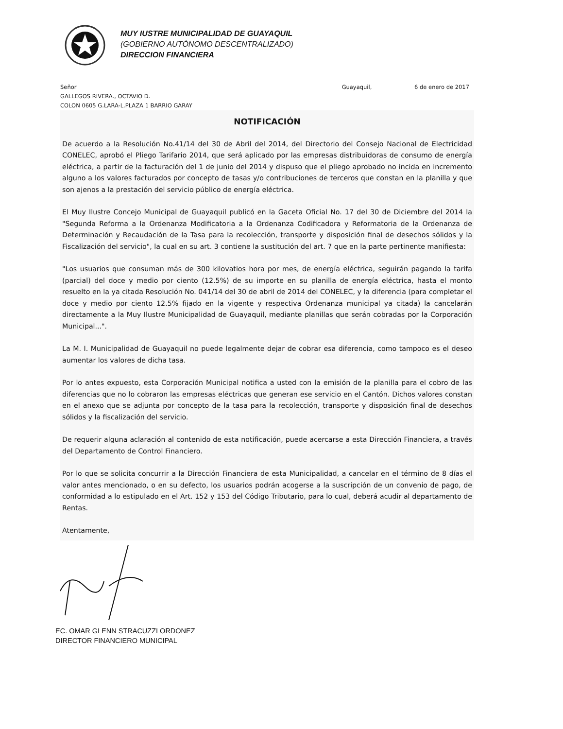MUY IUSTRE MUNICIPALIDAD DE GUAYAQUIL
(GOBIERNO AUTÓNOMO DESCENTRALIZADO)
DIRECCION FINANCIERA
Señor Guayaquil, 6 de enero de 2017
GALLEGOS RIVERA., OCTAVIO D.
COLON 0605 G.LARA-L.PLAZA 1 BARRIO GARAY
NOTIFICACIÓN
De acuerdo a la Resolución No.41/14 del 30 de Abril del 2014, del Directorio del Consejo Nacional de Electricidad CONELEC, aprobó el Pliego Tarifario 2014, que será aplicado por las empresas distribuidoras de consumo de energía eléctrica, a partir de la facturación del 1 de junio del 2014 y dispuso que el pliego aprobado no incida en incremento alguno a los valores facturados por concepto de tasas y/o contribuciones de terceros que constan en la planilla y que son ajenos a la prestación del servicio público de energía eléctrica.
El Muy Ilustre Concejo Municipal de Guayaquil publicó en la Gaceta Oficial No. 17 del 30 de Diciembre del 2014 la "Segunda Reforma a la Ordenanza Modificatoria a la Ordenanza Codificadora y Reformatoria de la Ordenanza de Determinación y Recaudación de la Tasa para la recolección, transporte y disposición final de desechos sólidos y la Fiscalización del servicio", la cual en su art. 3 contiene la sustitución del art. 7 que en la parte pertinente manifiesta:
"Los usuarios que consuman más de 300 kilovatios hora por mes, de energía eléctrica, seguirán pagando la tarifa (parcial) del doce y medio por ciento (12.5%) de su importe en su planilla de energía eléctrica, hasta el monto resuelto en la ya citada Resolución No. 041/14 del 30 de abril de 2014 del CONELEC, y la diferencia (para completar el doce y medio por ciento 12.5% fijado en la vigente y respectiva Ordenanza municipal ya citada) la cancelarán directamente a la Muy Ilustre Municipalidad de Guayaquil, mediante planillas que serán cobradas por la Corporación Municipal...".
La M. I. Municipalidad de Guayaquil no puede legalmente dejar de cobrar esa diferencia, como tampoco es el deseo aumentar los valores de dicha tasa.
Por lo antes expuesto, esta Corporación Municipal notifica a usted con la emisión de la planilla para el cobro de las diferencias que no lo cobraron las empresas eléctricas que generan ese servicio en el Cantón. Dichos valores constan en el anexo que se adjunta por concepto de la tasa para la recolección, transporte y disposición final de desechos sólidos y la fiscalización del servicio.
De requerir alguna aclaración al contenido de esta notificación, puede acercarse a esta Dirección Financiera, a través del Departamento de Control Financiero.
Por lo que se solicita concurrir a la Dirección Financiera de esta Municipalidad, a cancelar en el término de 8 días el valor antes mencionado, o en su defecto, los usuarios podrán acogerse a la suscripción de un convenio de pago, de conformidad a lo estipulado en el Art. 152 y 153 del Código Tributario, para lo cual, deberá acudir al departamento de Rentas.
Atentamente,
EC. OMAR GLENN STRACUZZI ORDONEZ
DIRECTOR FINANCIERO MUNICIPAL